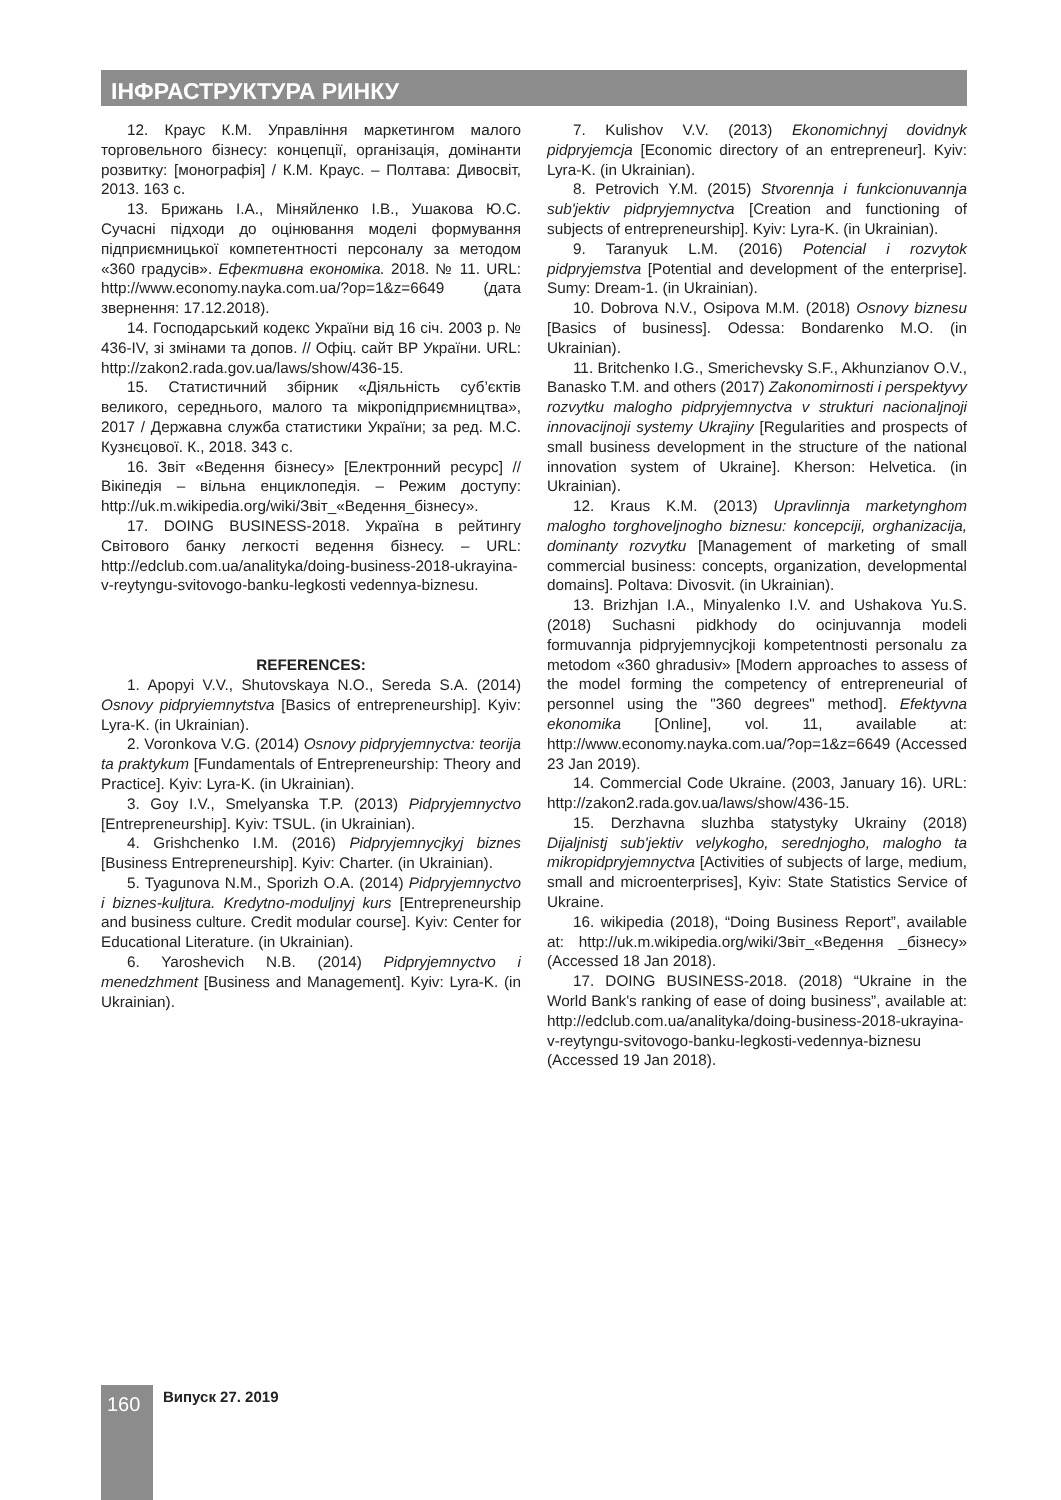ІНФРАСТРУКТУРА РИНКУ
12. Краус К.М. Управління маркетингом малого торговельного бізнесу: концепції, організація, домінанти розвитку: [монографія] / К.М. Краус. – Полтава: Дивосвіт, 2013. 163 с.
13. Брижань І.А., Міняйленко І.В., Ушакова Ю.С. Сучасні підходи до оцінювання моделі формування підприємницької компетентності персоналу за методом «360 градусів». Ефективна економіка. 2018. № 11. URL: http://www.economy.nayka.com.ua/?op=1&z=6649 (дата звернення: 17.12.2018).
14. Господарський кодекс України від 16 січ. 2003 р. № 436-IV, зі змінами та допов. // Офіц. сайт ВР України. URL: http://zakon2.rada.gov.ua/laws/show/436-15.
15. Статистичний збірник «Діяльність суб’єктів великого, середнього, малого та мікропідприємництва», 2017 / Державна служба статистики України; за ред. М.С. Кузнєцової. К., 2018. 343 с.
16. Звіт «Ведення бізнесу» [Електронний ресурс] // Вікіпедія – вільна енциклопедія. – Режим доступу: http://uk.m.wikipedia.org/wiki/Звіт_«Ведення_бізнесу».
17. DOING BUSINESS-2018. Україна в рейтингу Світового банку легкості ведення бізнесу. – URL: http://edclub.com.ua/analityka/doing-business-2018-ukrayina-v-reytyngu-svitovogo-banku-legkosti vedennya-biznesu.
REFERENCES:
1. Apopyi V.V., Shutovskaya N.O., Sereda S.A. (2014) Osnovy pidpryiemnytstva [Basics of entrepreneurship]. Kyiv: Lyra-K. (in Ukrainian).
2. Voronkova V.G. (2014) Osnovy pidpryjemnyctva: teorija ta praktykum [Fundamentals of Entrepreneurship: Theory and Practice]. Kyiv: Lyra-K. (in Ukrainian).
3. Goy I.V., Smelyanska T.P. (2013) Pidpryjemnyctvo [Entrepreneurship]. Kyiv: TSUL. (in Ukrainian).
4. Grishchenko I.M. (2016) Pidpryjemnycjkyj biznes [Business Entrepreneurship]. Kyiv: Charter. (in Ukrainian).
5. Tyagunova N.M., Sporizh O.A. (2014) Pidpryjemnyctvo i biznes-kuljtura. Kredytno-moduljnyj kurs [Entrepreneurship and business culture. Credit modular course]. Kyiv: Center for Educational Literature. (in Ukrainian).
6. Yaroshevich N.B. (2014) Pidpryjemnyctvo i menedzhment [Business and Management]. Kyiv: Lyra-K. (in Ukrainian).
7. Kulishov V.V. (2013) Ekonomichnyj dovidnyk pidpryjemcja [Economic directory of an entrepreneur]. Kyiv: Lyra-K. (in Ukrainian).
8. Petrovich Y.M. (2015) Stvorennja i funkcionuvannja sub'jektiv pidpryjemnyctva [Creation and functioning of subjects of entrepreneurship]. Kyiv: Lyra-K. (in Ukrainian).
9. Taranyuk L.M. (2016) Potencial i rozvytok pidpryjemstva [Potential and development of the enterprise]. Sumy: Dream-1. (in Ukrainian).
10. Dobrova N.V., Osipova M.M. (2018) Osnovy biznesu [Basics of business]. Odessa: Bondarenko M.O. (in Ukrainian).
11. Britchenko I.G., Smerichevsky S.F., Akhunzianov O.V., Banasko T.M. and others (2017) Zakonomirnosti i perspektyvy rozvytku malogho pidpryjemnyctva v strukturi nacionaljnoji innovacijnoji systemy Ukrajiny [Regularities and prospects of small business development in the structure of the national innovation system of Ukraine]. Kherson: Helvetica. (in Ukrainian).
12. Kraus K.M. (2013) Upravlinnja marketynghom malogho torghoveljnogho biznesu: koncepciji, orghanizacija, dominanty rozvytku [Management of marketing of small commercial business: concepts, organization, developmental domains]. Poltava: Divosvit. (in Ukrainian).
13. Brizhjan I.A., Minyalenko I.V. and Ushakova Yu.S. (2018) Suchasni pidkhody do ocinjuvannja modeli formuvannja pidpryjemnycjkoji kompetentnosti personalu za metodom «360 ghradusiv» [Modern approaches to assess of the model forming the competency of entrepreneurial of personnel using the "360 degrees" method]. Efektyvna ekonomika [Online], vol. 11, available at: http://www.economy.nayka.com.ua/?op=1&z=6649 (Accessed 23 Jan 2019).
14. Commercial Code Ukraine. (2003, January 16). URL: http://zakon2.rada.gov.ua/laws/show/436-15.
15. Derzhavna sluzhba statystyky Ukrainy (2018) Dijaljnistj sub'jektiv velykogho, serednjogho, malogho ta mikropidpryjemnyctva [Activities of subjects of large, medium, small and microenterprises], Kyiv: State Statistics Service of Ukraine.
16. wikipedia (2018), “Doing Business Report”, available at: http://uk.m.wikipedia.org/wiki/Звіт_«Ведення _бізнесу» (Accessed 18 Jan 2018).
17. DOING BUSINESS-2018. (2018) “Ukraine in the World Bank's ranking of ease of doing business”, available at: http://edclub.com.ua/analityka/doing-business-2018-ukrayina-v-reytyngu-svitovogo-banku-legkosti-vedennya-biznesu (Accessed 19 Jan 2018).
160 Випуск 27. 2019